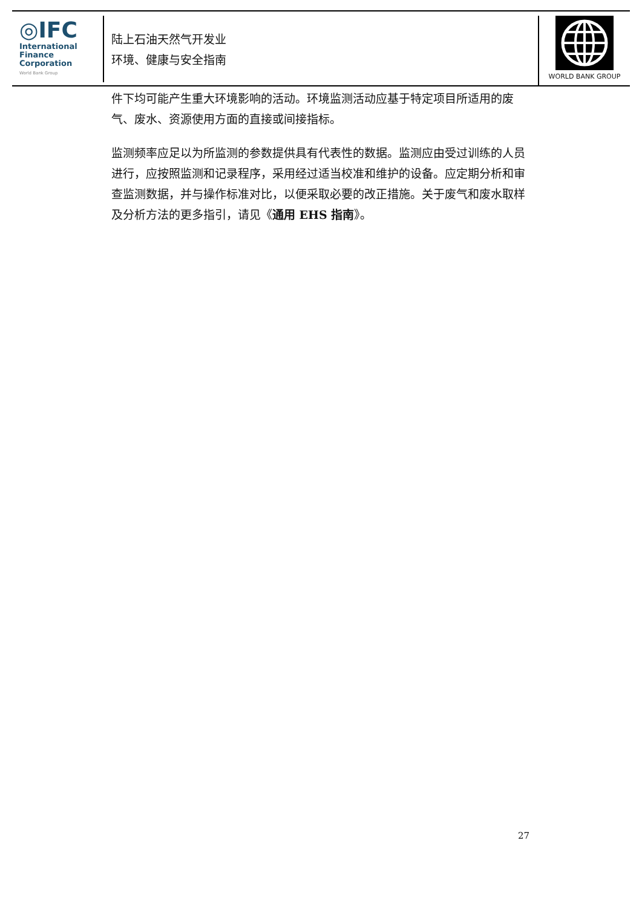◎IFC
International
Finance
Corporation
World Bank Group
陆上石油天然气开发业
环境、健康与安全指南
WORLD BANK GROUP
件下均可能产生重大环境影响的活动。环境监测活动应基于特定项目所适用的废气、废水、资源使用方面的直接或间接指标。
监测频率应足以为所监测的参数提供具有代表性的数据。监测应由受过训练的人员进行，应按照监测和记录程序，采用经过适当校准和维护的设备。应定期分析和审查监测数据，并与操作标准对比，以便采取必要的改正措施。关于废气和废水取样及分析方法的更多指引，请见《通用 EHS 指南》。
27